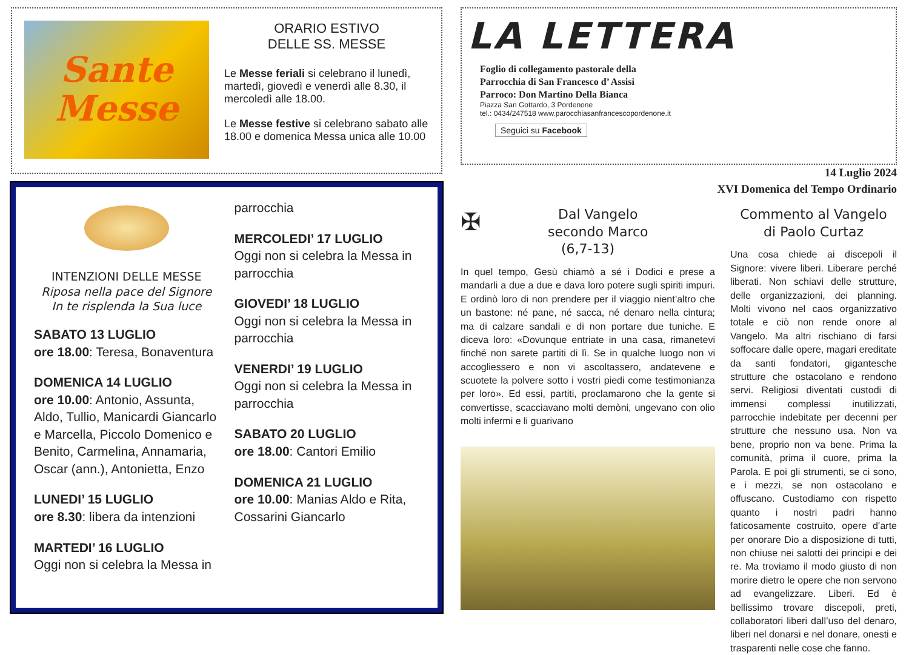Sante
Messe
ORARIO ESTIVO
DELLE SS. MESSE
Le Messe feriali si celebrano il lunedì, martedì, giovedì e venerdì alle 8.30, il mercoledì alle 18.00.
Le Messe festive si celebrano sabato alle 18.00 e domenica Messa unica alle 10.00
INTENZIONI DELLE MESSE
Riposa nella pace del Signore
In te risplenda la Sua luce
SABATO 13 LUGLIO
ore 18.00: Teresa, Bonaventura
DOMENICA 14 LUGLIO
ore 10.00: Antonio, Assunta, Aldo, Tullio, Manicardi Giancarlo e Marcella, Piccolo Domenico e Benito, Carmelina, Annamaria, Oscar (ann.), Antonietta, Enzo
LUNEDI’ 15 LUGLIO
ore 8.30: libera da intenzioni
MARTEDI’ 16 LUGLIO
Oggi non si celebra la Messa in
parrocchia
MERCOLEDI’ 17 LUGLIO
Oggi non si celebra la Messa in parrocchia
GIOVEDI’ 18 LUGLIO
Oggi non si celebra la Messa in parrocchia
VENERDI’ 19 LUGLIO
Oggi non si celebra la Messa in parrocchia
SABATO 20 LUGLIO
ore 18.00: Cantori Emilio
DOMENICA 21 LUGLIO
ore 10.00: Manias Aldo e Rita, Cossarini Giancarlo
LA LETTERA
Foglio di collegamento pastorale della
Parrocchia di San Francesco d’ Assisi
Parroco: Don Martino Della Bianca
Piazza San Gottardo, 3 Pordenone
tel.: 0434/247518 www.parocchiasanfrancescopordenone.it
Seguici su Facebook
14 Luglio 2024
XVI Domenica del Tempo Ordinario
✠ Dal Vangelo
secondo Marco
(6,7-13)
In quel tempo, Gesù chiamò a sé i Dodici e prese a mandarli a due a due e dava loro potere sugli spiriti impuri. E ordinò loro di non prendere per il viaggio nient’altro che un bastone: né pane, né sacca, né denaro nella cintura; ma di calzare sandali e di non portare due tuniche. E diceva loro: «Dovunque entriate in una casa, rimanetevi finché non sarete partiti di lì. Se in qualche luogo non vi accogliessero e non vi ascoltassero, andatevene e scuotete la polvere sotto i vostri piedi come testimonianza per loro». Ed essi, partiti, proclamarono che la gente si convertisse, scacciavano molti demòni, ungevano con olio molti infermi e li guarivano
Commento al Vangelo
di Paolo Curtaz
Una cosa chiede ai discepoli il Signore: vivere liberi. Liberare perché liberati. Non schiavi delle strutture, delle organizzazioni, dei planning. Molti vivono nel caos organizzativo totale e ciò non rende onore al Vangelo. Ma altri rischiano di farsi soffocare dalle opere, magari ereditate da santi fondatori, gigantesche strutture che ostacolano e rendono servi. Religiosi diventati custodi di immensi complessi inutilizzati, parrocchie indebitate per decenni per strutture che nessuno usa. Non va bene, proprio non va bene. Prima la comunità, prima il cuore, prima la Parola. E poi gli strumenti, se ci sono, e i mezzi, se non ostacolano e offuscano. Custodiamo con rispetto quanto i nostri padri hanno faticosamente costruito, opere d’arte per onorare Dio a disposizione di tutti, non chiuse nei salotti dei principi e dei re. Ma troviamo il modo giusto di non morire dietro le opere che non servono ad evangelizzare. Liberi. Ed è bellissimo trovare discepoli, preti, collaboratori liberi dall’uso del denaro, liberi nel donarsi e nel donare, onesti e trasparenti nelle cose che fanno.